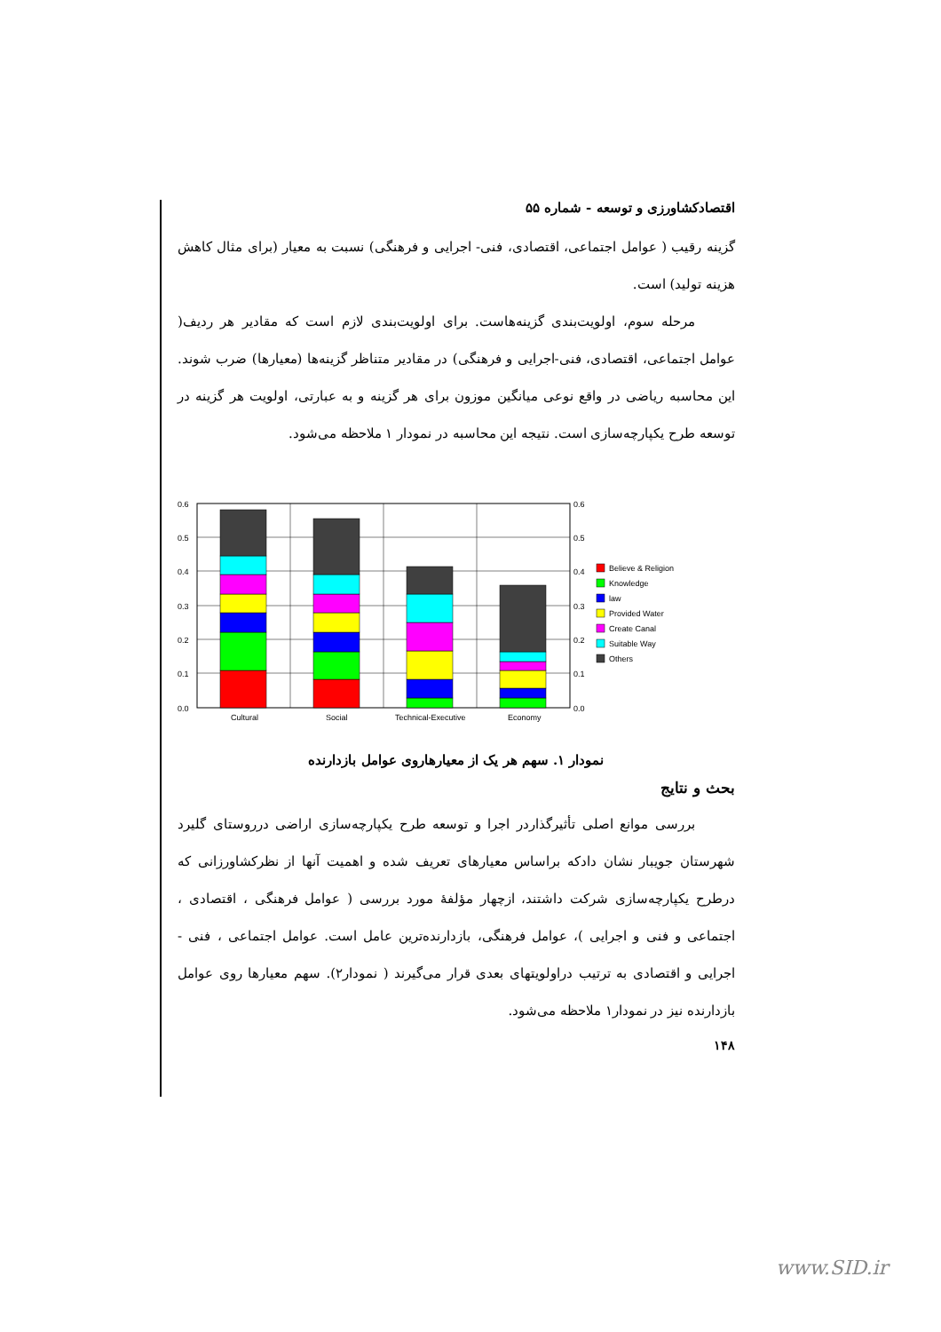اقتصادکشاورزی و توسعه - شماره ۵۵
گزینه رقیب ( عوامل اجتماعی، اقتصادی، فنی- اجرایی و فرهنگی) نسبت به معیار (برای مثال کاهش هزینه تولید) است.
مرحله سوم، اولویت‌بندی گزینه‌هاست. برای اولویت‌بندی لازم است که مقادیر هر ردیف( عوامل اجتماعی، اقتصادی، فنی-اجرایی و فرهنگی) در مقادیر متناظر گزینه‌ها (معیارها) ضرب شوند. این محاسبه ریاضی در واقع نوعی میانگین موزون برای هر گزینه و به عبارتی، اولویت هر گزینه در توسعه طرح یکپارچه‌سازی است. نتیجه این محاسبه در نمودار ۱ ملاحظه می‌شود.
0.6
0.5
0.4
0.3
0.2
0.1
0.0
0.6
0.5
0.4
0.3
0.2
0.1
0.0
Cultural
Social
Technical-Executive
Economy
Believe & Religion
Knowledge
law
Provided Water
Create Canal
Suitable Way
Others
نمودار ۱. سهم هر یک از معیارهاروی عوامل بازدارنده
بحث و نتایج
بررسی موانع اصلی تأثیرگذاردر اجرا و توسعه طرح یکپارچه‌سازی اراضی درروستای گلیرد شهرستان جویبار نشان دادکه براساس معیارهای تعریف شده و اهمیت آنها از نظرکشاورزانی که درطرح یکپارچه‌سازی شرکت داشتند، ازچهار مؤلفۀ مورد بررسی ( عوامل فرهنگی ، اقتصادی ، اجتماعی و فنی و اجرایی )، عوامل فرهنگی، بازدارنده‌ترین عامل است. عوامل اجتماعی ، فنی - اجرایی و اقتصادی به ترتیب دراولویتهای بعدی قرار می‌گیرند ( نمودار۲). سهم معیارها روی عوامل بازدارنده نیز در نمودار۱ ملاحظه می‌شود.
۱۴۸
www.SID.ir